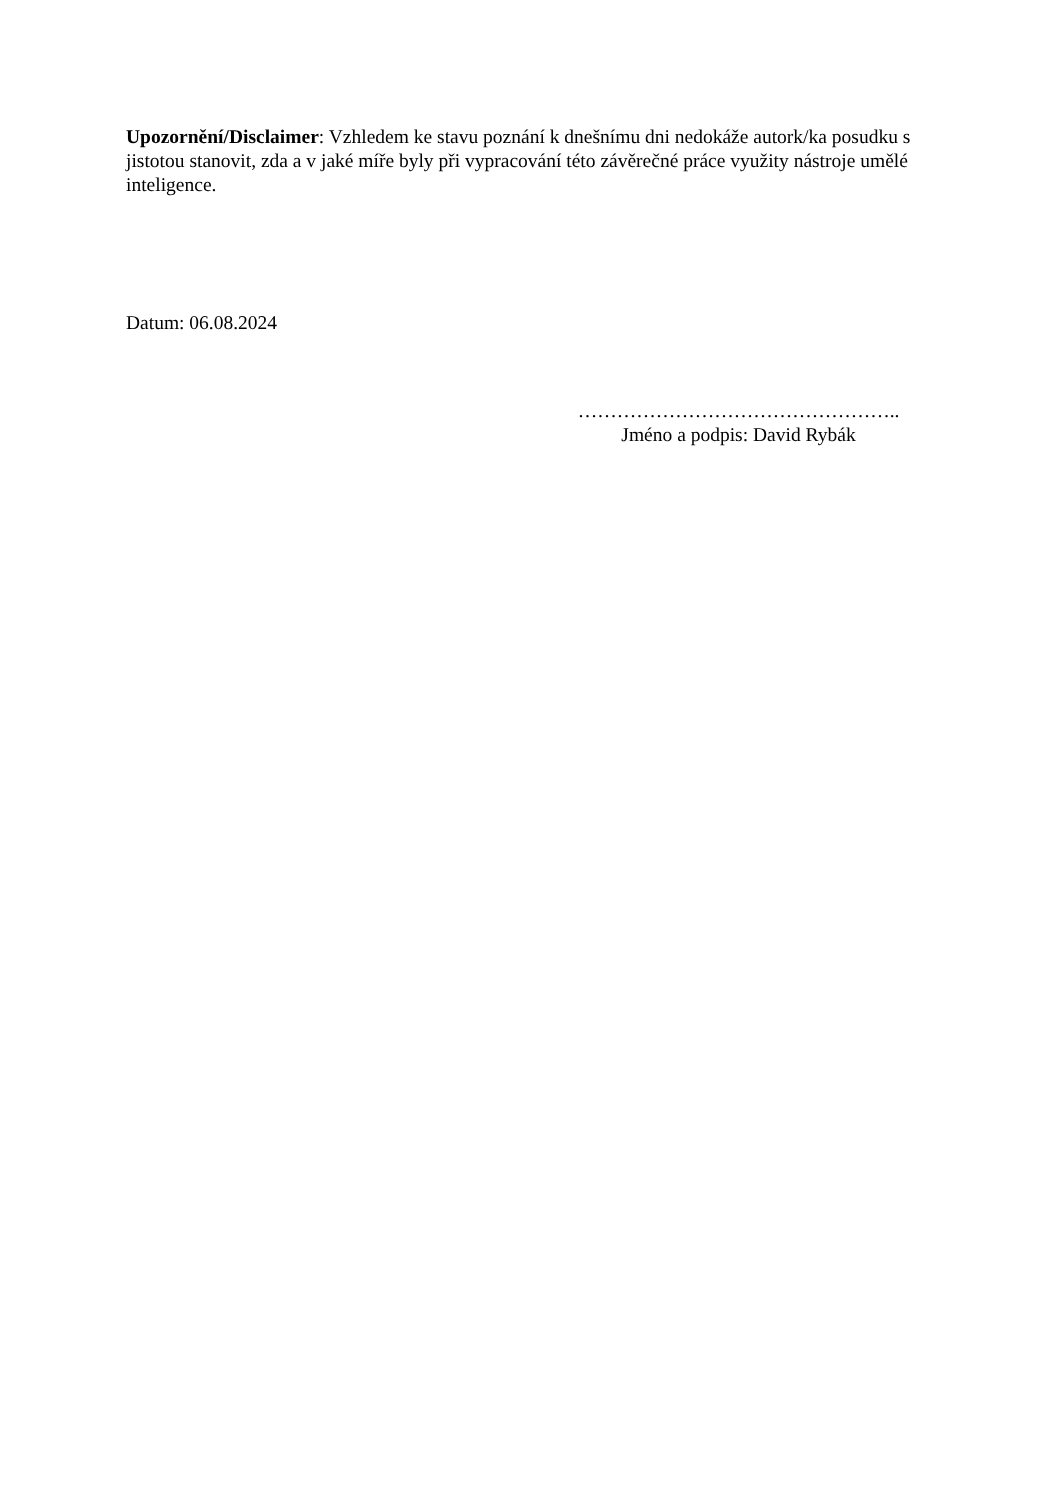Upozornění/Disclaimer: Vzhledem ke stavu poznání k dnešnímu dni nedokáže autork/ka posudku s jistotou stanovit, zda a v jaké míře byly při vypracování této závěrečné práce využity nástroje umělé inteligence.
Datum: 06.08.2024
…………………………………………..
Jméno a podpis: David Rybák